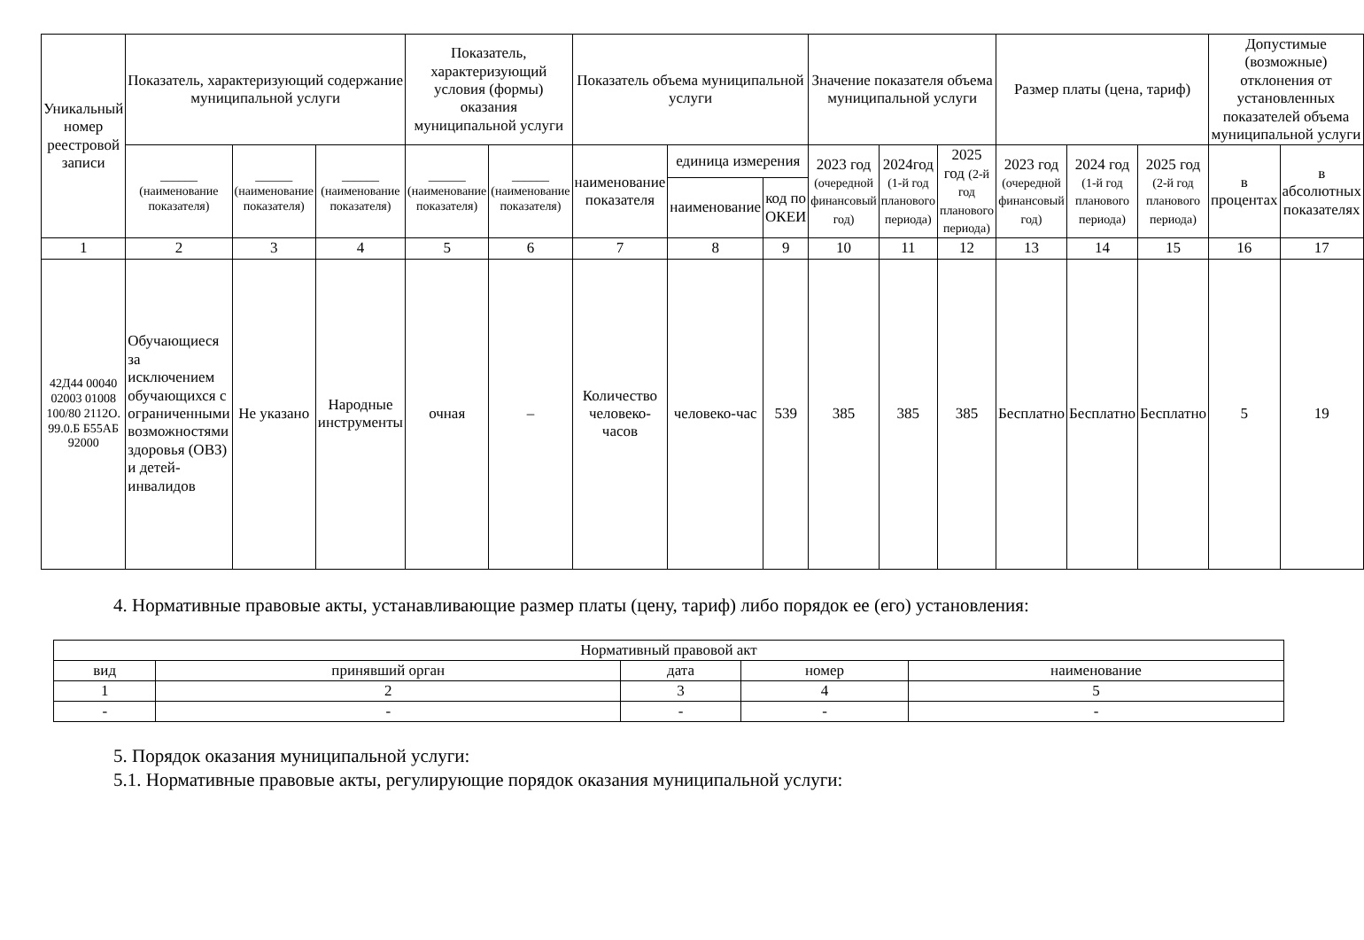| Уникальный номер реестровой записи | Показатель, характеризующий содержание муниципальной услуги | | | Показатель, характеризующий условия (формы) оказания муниципальной услуги | | Показатель объема муниципальной услуги | | | Значение показателя объема муниципальной услуги | | | Размер платы (цена, тариф) | | | Допустимые (возможные) отклонения от установленных показателей объема муниципальной услуги | |
| --- | --- | --- | --- | --- | --- | --- | --- | --- | --- | --- | --- | --- | --- | --- | --- | --- |
| | ______ (наименование показателя) | ______ (наименование показателя) | ______ (наименование показателя) | ______ (наименование показателя) | ______ (наименование показателя) | наименование показателя | единица измерения | | 2023 год (очередной финансовый год) | 2024год (1-й год планового периода) | 2025 год (2-й год планового периода) | 2023 год (очередной финансовый год) | 2024 год (1-й год планового периода) | 2025 год (2-й год планового периода) | в процентах | в абсолютных показателях |
| | | | | | | | наименование | код по ОКЕИ | | | | | | | | |
| 1 | 2 | 3 | 4 | 5 | 6 | 7 | 8 | 9 | 10 | 11 | 12 | 13 | 14 | 15 | 16 | 17 |
| 42Д44 00040 02003 01008 100/80 2112О. 99.0.Б Б55АБ 92000 | Обучающиеся за исключением обучающихся с ограниченными возможностями здоровья (ОВЗ) и детей-инвалидов | Не указано | Народные инструменты | очная | – | Количество человеко-часов | человеко-час | 539 | 385 | 385 | 385 | Бесплатно | Бесплатно | Бесплатно | 5 | 19 |
4. Нормативные правовые акты, устанавливающие размер платы (цену, тариф) либо порядок ее (его) установления:
| Нормативный правовой акт | | | | |
| вид | принявший орган | дата | номер | наименование |
| 1 | 2 | 3 | 4 | 5 |
| - | - | - | - | - |
5. Порядок оказания муниципальной услуги:
5.1. Нормативные правовые акты, регулирующие порядок оказания муниципальной услуги: